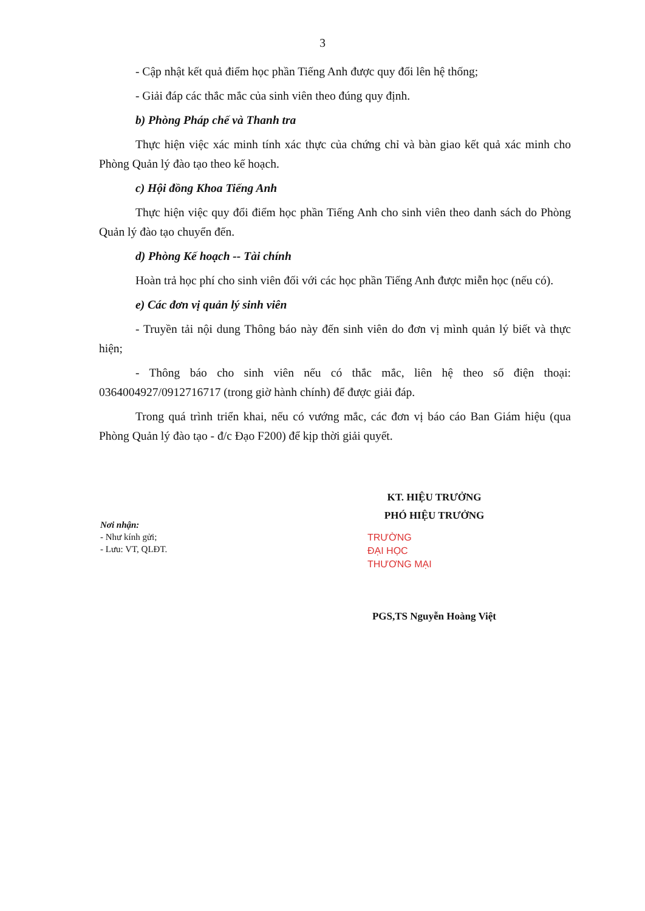3
- Cập nhật kết quả điểm học phần Tiếng Anh được quy đổi lên hệ thống;
- Giải đáp các thắc mắc của sinh viên theo đúng quy định.
b) Phòng Pháp chế và Thanh tra
Thực hiện việc xác minh tính xác thực của chứng chỉ và bàn giao kết quả xác minh cho Phòng Quản lý đào tạo theo kế hoạch.
c) Hội đồng Khoa Tiếng Anh
Thực hiện việc quy đổi điểm học phần Tiếng Anh cho sinh viên theo danh sách do Phòng Quản lý đào tạo chuyển đến.
d) Phòng Kế hoạch -- Tài chính
Hoàn trả học phí cho sinh viên đối với các học phần Tiếng Anh được miễn học (nếu có).
e) Các đơn vị quản lý sinh viên
- Truyền tải nội dung Thông báo này đến sinh viên do đơn vị mình quản lý biết và thực hiện;
- Thông báo cho sinh viên nếu có thắc mắc, liên hệ theo số điện thoại: 0364004927/0912716717 (trong giờ hành chính) để được giải đáp.
Trong quá trình triển khai, nếu có vướng mắc, các đơn vị báo cáo Ban Giám hiệu (qua Phòng Quản lý đào tạo - đ/c Đạo F200) để kịp thời giải quyết.
Nơi nhận:
- Như kính gửi;
- Lưu: VT, QLĐT.
KT. HIỆU TRƯỞNG
PHÓ HIỆU TRƯỞNG
TRƯỜNG
ĐẠI HỌC
THƯƠNG MẠI
PGS,TS Nguyễn Hoàng Việt